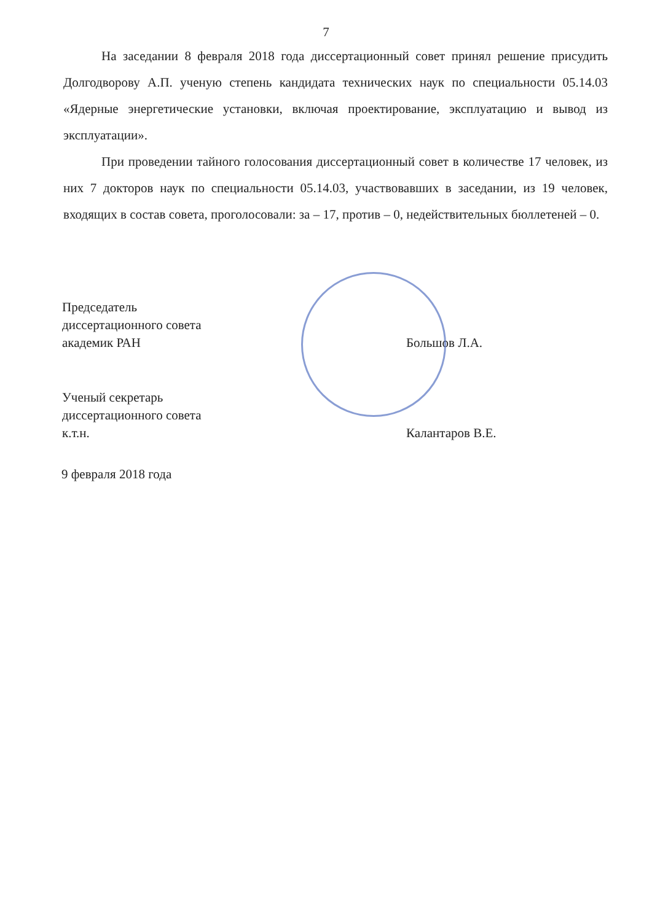7
На заседании 8 февраля 2018 года диссертационный совет принял решение присудить Долгодворову А.П. ученую степень кандидата технических наук по специальности 05.14.03 «Ядерные энергетические установки, включая проектирование, эксплуатацию и вывод из эксплуатации».
При проведении тайного голосования диссертационный совет в количестве 17 человек, из них 7 докторов наук по специальности 05.14.03, участвовавших в заседании, из 19 человек, входящих в состав совета, проголосовали: за – 17, против – 0, недействительных бюллетеней – 0.
Председатель
диссертационного совета
академик РАН
Большов Л.А.
Ученый секретарь
диссертационного совета
к.т.н.
Калантаров В.Е.
9 февраля 2018 года